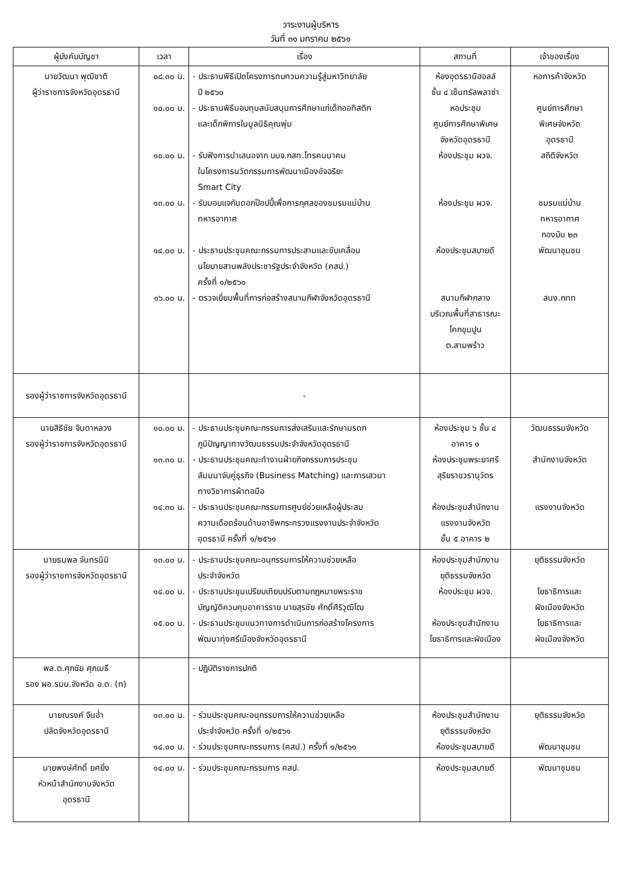วาระงานผู้บริหาร
วันที่ ๓๑ มกราคม ๒๕๖๑
| ผู้บังคับบัญชา | เวลา | เรื่อง | สถานที่ | เจ้าของเรื่อง |
| --- | --- | --- | --- | --- |
| นายวัฒนา พุฒิชาติ ผู้ว่าราชการจังหวัดอุดรธานี | ๐๘.๓๐ น. ๑๐.๐๐ น. ๑๐.๐๐ น. ๑๓.๐๐ น. ๑๔.๐๐ น. ๑๖.๐๐ น. | - ประธานพิธีเปิดโครงการทบทวนความรู้สู่มหาวิทยาลัย ปี ๒๕๖๐ - ประธานพิธีมอบทุนสนับสนุนการศึกษาแก่เด็กออทิสติก และเด็กพิการในมูลนิธิคุณพุ่ม - รับฟังการนำเสนอจาก บมจ.กสท.โทรคมนาคม ในโครงการนวัตกรรมการพัฒนาเมืองอัจฉริยะ Smart City - รับมอบแจกันดอกป๊อปปี้เพื่อการกุศลของชมรมแม่บ้าน ทหารอากาศ - ประธานประชุมคณะกรรมการประสานและขับเคลื่อน นโยบายสานพลังประชารัฐประจำจังหวัด (คสป.) ครั้งที่ ๑/๒๕๖๑ - ตรวจเยี่ยมพื้นที่การก่อสร้างสนามกีฬาจังหวัดอุดรธานี | ห้องอุดรธานีฮอลล์ ชั้น ๔ เซ็นทรัลพลาซ่า หอประชุม ศูนย์การศึกษาพิเศษ จังหวัดอุดรธานี ห้องประชุม ผวจ. ห้องประชุม ผวจ. ห้องประชุมสบายดี สนามกีฬากลาง บริเวณพื้นที่สาธารณะ โคกขุมปูน ต.สามพร้าว | หอการค้าจังหวัด ศูนย์การศึกษา พิเศษจังหวัด อุดรธานี สถิติจังหวัด ชมรมแม่บ้าน ทหารอากาศ กองบิน ๒๓ พัฒนาชุมชน สนง.กทท |
| รองผู้ว่าราชการจังหวัดอุดรธานี | | - | | |
| นายสิธิชัย จินดาหลวง รองผู้ว่าราชการจังหวัดอุดรธานี | ๑๐.๐๐ น. ๑๓.๓๐ น. ๑๔.๓๐ น. | - ประธานประชุมคณะกรรมการส่งเสริมและรักษามรดก ภูมิปัญญาทางวัฒนธรรมประจำจังหวัดอุดรธานี - ประธานประชุมคณะทำงานฝ่ายกิจกรรมการประชุม สัมมนาจับคู่ธุรกิจ (Business Matching) และการเสวนา ทางวิชาการผ้าทอมือ - ประธานประชุมคณะกรรมการศูนย์ช่วยเหลือผู้ประสบ ความเดือดร้อนด้านอาชีพกระทรวงแรงงานประจำจังหวัด อุดรธานี ครั้งที่ ๑/๒๕๖๑ | ห้องประชุม ๖ ชั้น ๔ อาคาร ๑ ห้องประชุมพระยาศรี สุริยราชวรานุวัตร ห้องประชุมสำนักงาน แรงงานจังหวัด ชั้น ๕ อาคาร ๒ | วัฒนธรรมจังหวัด สำนักงานจังหวัด แรงงานจังหวัด |
| นายธนพล จันทรนิมิ รองผู้ว่าราชการจังหวัดอุดรธานี | ๑๓.๐๐ น. ๑๔.๐๐ น. ๑๕.๐๐ น. | - ประธานประชุมคณะอนุกรรมการให้ความช่วยเหลือ ประจำจังหวัด - ประธานประชุมเปรียบเทียบปรับตามกฎหมายพระราช บัญญัติควบคุมอาคารราย นายสุรชัย ศักดิ์ศิริวุฒิโฒ - ประธานประชุมแนวทางการดำเนินการก่อสร้างโครงการ พัฒนาทุ่งศรีเมืองจังหวัดอุดรธานี | ห้องประชุมสำนักงาน ยุติธรรมจังหวัด ห้องประชุม ผวจ. ห้องประชุมสำนักงาน โยธาธิการและผังเมือง | ยุติธรรมจังหวัด โยธาธิการและ ผังเมืองจังหวัด โยธาธิการและ ผังเมืองจังหวัด |
| พล.ต.ศุภชัย ศุภเมธี รอง ผอ.รมน.จังหวัด อ.ด. (ท) | | - ปฏิบัติราชการปกติ | | |
| นายณรงค์ จีนอ่ำ ปลัดจังหวัดอุดรธานี | ๑๓.๐๐ น. ๑๔.๐๐ น. | - ร่วมประชุมคณะอนุกรรมการให้ความช่วยเหลือ ประจำจังหวัด ครั้งที่ ๑/๒๕๖๑ - ร่วมประชุมคณะกรรมการ (คสป.) ครั้งที่ ๑/๒๕๖๑ | ห้องประชุมสำนักงาน ยุติธรรมจังหวัด ห้องประชุมสบายดี | ยุติธรรมจังหวัด พัฒนาชุมชน |
| นายพงษ์ศักดิ์ ยศยิ่ง หัวหน้าสำนักงานจังหวัด อุดรธานี | ๑๔.๐๐ น. | - ร่วมประชุมคณะกรรมการ คสป. | ห้องประชุมสบายดี | พัฒนาชุมชน |